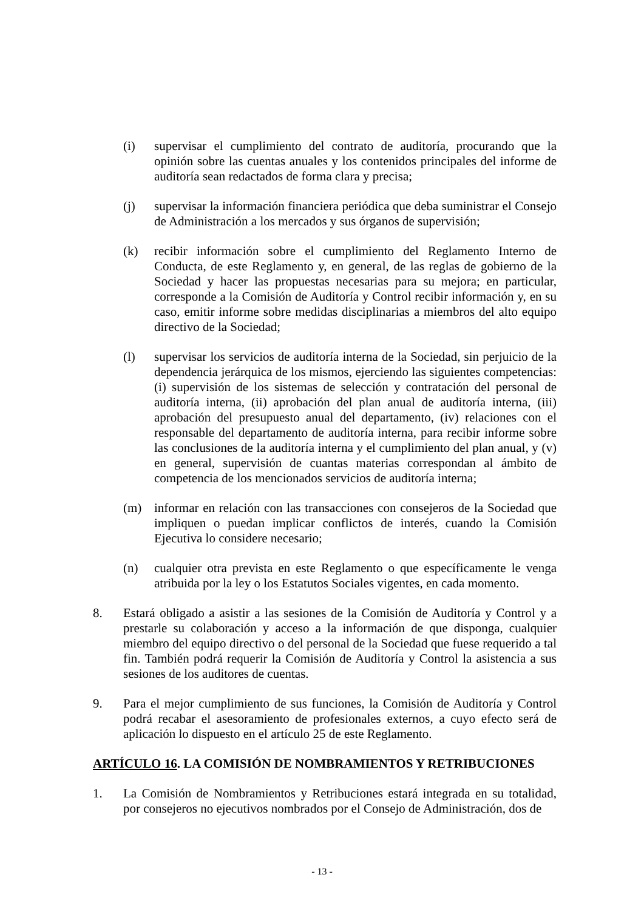(i) supervisar el cumplimiento del contrato de auditoría, procurando que la opinión sobre las cuentas anuales y los contenidos principales del informe de auditoría sean redactados de forma clara y precisa;
(j) supervisar la información financiera periódica que deba suministrar el Consejo de Administración a los mercados y sus órganos de supervisión;
(k) recibir información sobre el cumplimiento del Reglamento Interno de Conducta, de este Reglamento y, en general, de las reglas de gobierno de la Sociedad y hacer las propuestas necesarias para su mejora; en particular, corresponde a la Comisión de Auditoría y Control recibir información y, en su caso, emitir informe sobre medidas disciplinarias a miembros del alto equipo directivo de la Sociedad;
(l) supervisar los servicios de auditoría interna de la Sociedad, sin perjuicio de la dependencia jerárquica de los mismos, ejerciendo las siguientes competencias: (i) supervisión de los sistemas de selección y contratación del personal de auditoría interna, (ii) aprobación del plan anual de auditoría interna, (iii) aprobación del presupuesto anual del departamento, (iv) relaciones con el responsable del departamento de auditoría interna, para recibir informe sobre las conclusiones de la auditoría interna y el cumplimiento del plan anual, y (v) en general, supervisión de cuantas materias correspondan al ámbito de competencia de los mencionados servicios de auditoría interna;
(m) informar en relación con las transacciones con consejeros de la Sociedad que impliquen o puedan implicar conflictos de interés, cuando la Comisión Ejecutiva lo considere necesario;
(n) cualquier otra prevista en este Reglamento o que específicamente le venga atribuida por la ley o los Estatutos Sociales vigentes, en cada momento.
8. Estará obligado a asistir a las sesiones de la Comisión de Auditoría y Control y a prestarle su colaboración y acceso a la información de que disponga, cualquier miembro del equipo directivo o del personal de la Sociedad que fuese requerido a tal fin. También podrá requerir la Comisión de Auditoría y Control la asistencia a sus sesiones de los auditores de cuentas.
9. Para el mejor cumplimiento de sus funciones, la Comisión de Auditoría y Control podrá recabar el asesoramiento de profesionales externos, a cuyo efecto será de aplicación lo dispuesto en el artículo 25 de este Reglamento.
ARTÍCULO 16. LA COMISIÓN DE NOMBRAMIENTOS Y RETRIBUCIONES
1. La Comisión de Nombramientos y Retribuciones estará integrada en su totalidad, por consejeros no ejecutivos nombrados por el Consejo de Administración, dos de
- 13 -